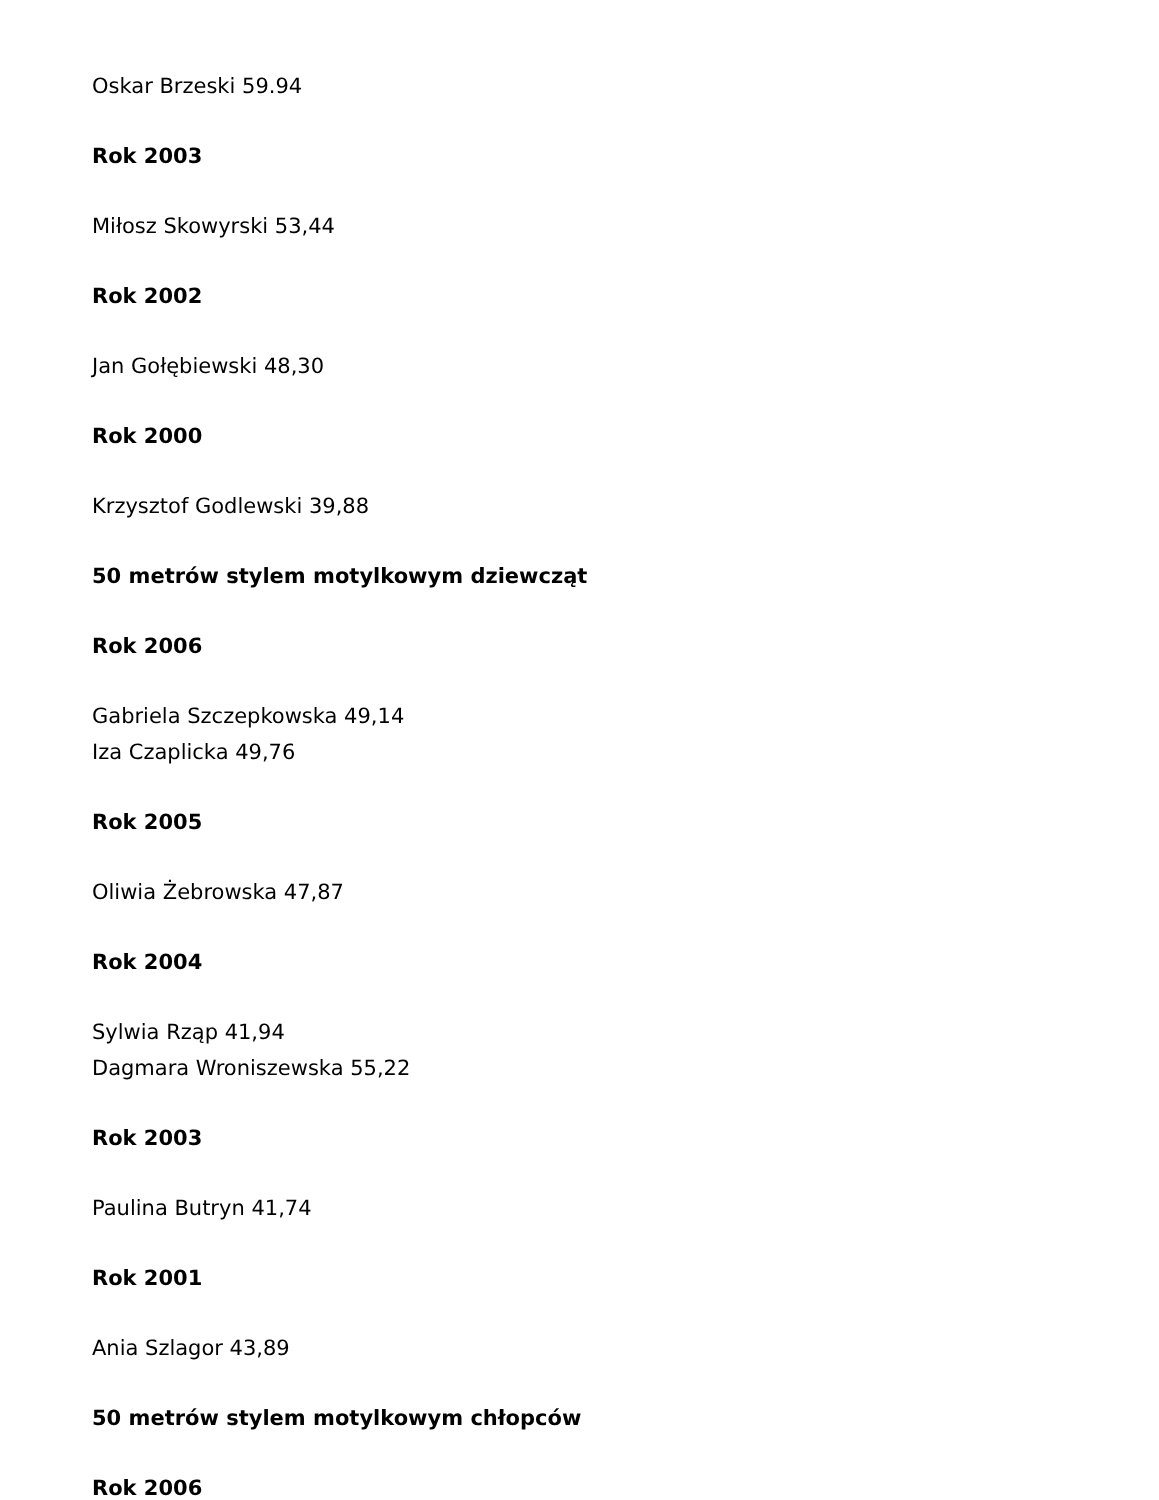Oskar Brzeski 59.94
Rok 2003
Miłosz Skowyrski 53,44
Rok 2002
Jan Gołębiewski 48,30
Rok 2000
Krzysztof Godlewski 39,88
50 metrów stylem motylkowym dziewcząt
Rok 2006
Gabriela Szczepkowska 49,14
Iza Czaplicka 49,76
Rok 2005
Oliwia Żebrowska 47,87
Rok 2004
Sylwia Rząp 41,94
Dagmara Wroniszewska 55,22
Rok 2003
Paulina Butryn 41,74
Rok 2001
Ania Szlagor 43,89
50 metrów stylem motylkowym chłopców
Rok 2006